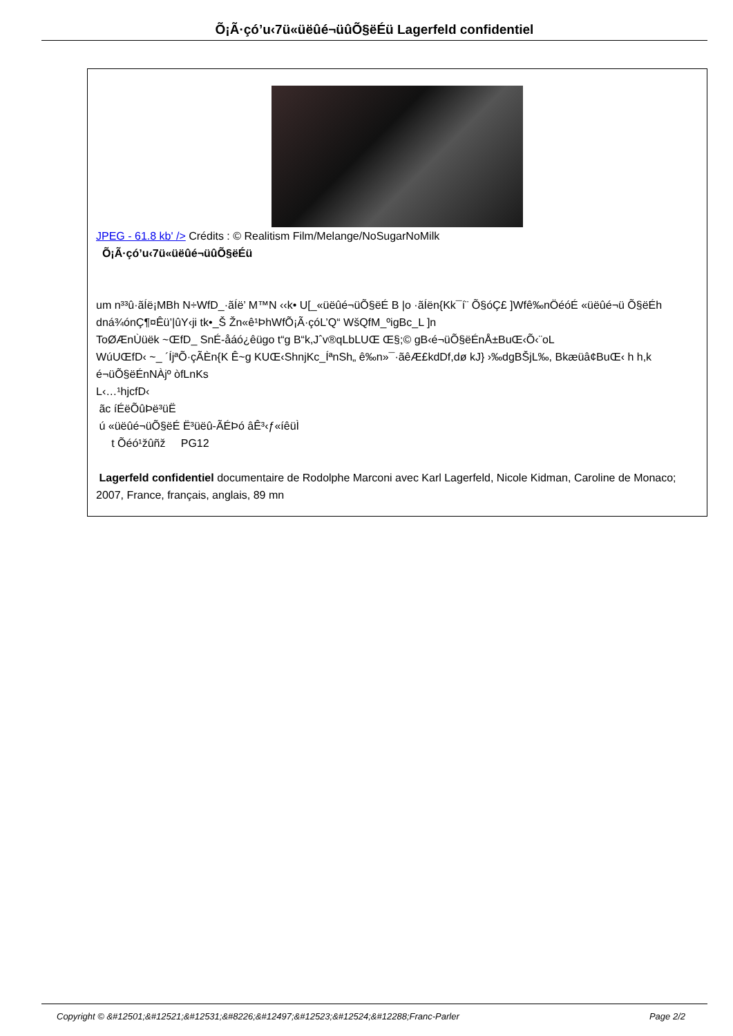Õ¡Ã·çó’u‹7ü«üëûé¬üûÕ§ëÉü Lagerfeld confidentiel
JPEG - 61.8 kb' /> Crédits : © Realitism Film/Melange/NoSugarNoMilk
Õ¡Ã·çó’u‹7ü«üëûé¬üûÕ§ëÉü
um n³³û·ãÍë¡MBh N÷WfD_·ãÍë’ M™N ‹‹k• U[_«üëûé¬üÕ§ëÉ B |o ·ãÍën{Kk¯í¨ Õ§óÇ£ ]Wfê‰nÖéóÉ «üëûé¬ü Õ§ëÉh dná¾ónÇ¶¤Êü’|ûY‹ji tk•_Š Žn«ê¹ÞhWfÕ¡Ã·çóL’Q“ WšQfM_ºigBc_L ]n
ToØÆnÙüëk ~ŒfD_ SnÉ-åáó¿êügo t“g B“k,Jˆv®qLbLUŒ Œ§;© gB‹é¬üÕ§ëÉnÅ±BuŒ‹Õ‹¨oL
WúUŒfD‹ ~_ ´ÍjªÕ·çÃÈn{K Ê~g KUŒ‹ShnjKc_ÍªnSh„ ê‰n»¯·ãêÆ£kdDf,dø kJ} ›‰dgBŠjL‰, Bkæüâ¢BuŒ‹ h h,k é¬üÕ§ëÉnNÀjº òfLnKs
L‹…¹hjcfD‹
ãc íÉëÕûÞë³üË
ú «üëûé¬üÕ§ëÉ Ë³üëû-ÃÉÞó âÊ³‹ƒ«íêüÌ
t Õéó¹žûñž PG12
Lagerfeld confidentiel documentaire de Rodolphe Marconi avec Karl Lagerfeld, Nicole Kidman, Caroline de Monaco; 2007, France, français, anglais, 89 mn
Copyright © &#12501;&#12521;&#12531;&#8226;&#12497;&#12523;&#12524;&#12288;Franc-Parler Page 2/2